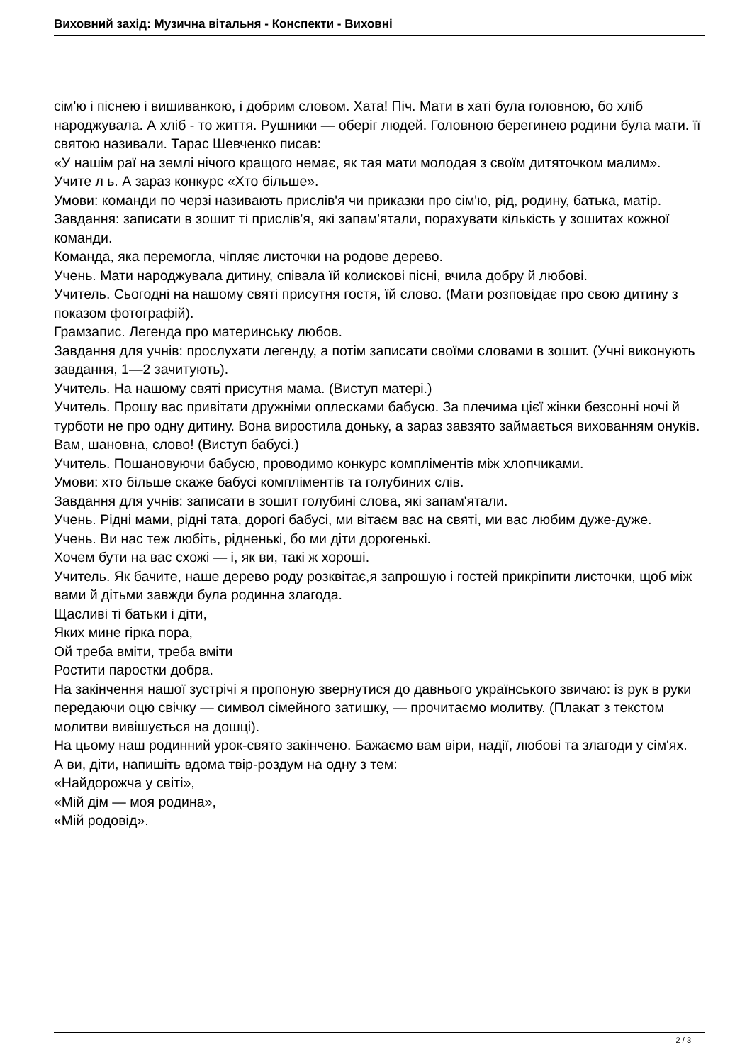Виховний захід: Музична вітальня - Конспекти - Виховні
сім'ю і піснею і вишиванкою, і добрим словом. Хата! Піч. Мати в хаті була головною, бо хліб народжувала. А хліб - то життя. Рушники — оберіг людей. Головною берегинею родини була мати. її святою називали. Тарас Шевченко писав:
«У нашім раї на землі нічого кращого немає, як тая мати молодая з своїм дитяточком малим».
Учите л ь. А зараз конкурс «Хто більше».
Умови: команди по черзі називають прислів'я чи приказки про сім'ю, рід, родину, батька, матір.
Завдання: записати в зошит ті прислів'я, які запам'ятали, порахувати кількість у зошитах кожної команди.
Команда, яка перемогла, чіпляє листочки на родове дерево.
Учень. Мати народжувала дитину, співала їй колискові пісні, вчила добру й любові.
Учитель. Сьогодні на нашому святі присутня гостя, їй слово. (Мати розповідає про свою дитину з показом фотографій).
Грамзапис. Легенда про материнську любов.
Завдання для учнів: прослухати легенду, а потім записати своїми словами в зошит. (Учні виконують завдання, 1—2 зачитують).
Учитель. На нашому святі присутня мама. (Виступ матері.)
Учитель. Прошу вас привітати дружніми оплесками бабусю. За плечима цієї жінки безсонні ночі й турботи не про одну дитину. Вона виростила доньку, а зараз завзято займається вихованням онуків. Вам, шановна, слово! (Виступ бабусі.)
Учитель. Пошановуючи бабусю, проводимо конкурс компліментів між хлопчиками.
Умови: хто більше скаже бабусі компліментів та голубиних слів.
Завдання для учнів: записати в зошит голубині слова, які запам'ятали.
Учень. Рідні мами, рідні тата, дорогі бабусі, ми вітаєм вас на святі, ми вас любим дуже-дуже.
Учень. Ви нас теж любіть, рідненькі, бо ми діти дорогенькі.
Хочем бути на вас схожі — і, як ви, такі ж хороші.
Учитель. Як бачите, наше дерево роду розквітає,я запрошую і гостей прикріпити листочки, щоб між вами й дітьми завжди була родинна злагода.
Щасливі ті батьки і діти,
Яких мине гірка пора,
Ой треба вміти, треба вміти
Ростити паростки добра.
На закінчення нашої зустрічі я пропоную звернутися до давнього українського звичаю: із рук в руки передаючи оцю свічку — символ сімейного затишку, — прочитаємо молитву. (Плакат з текстом молитви вивішується на дошці).
На цьому наш родинний урок-свято закінчено. Бажаємо вам віри, надії, любові та злагоди у сім'ях.
А ви, діти, напишіть вдома твір-роздум на одну з тем:
«Найдорожча у світі»,
«Мій дім — моя родина»,
«Мій родовід».
2 / 3